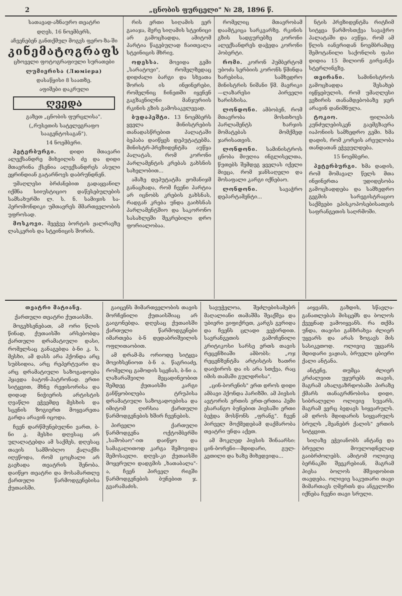2 „ცნობის ფურცელი" № 28, 1896 წ.
სათავად-აზნაურო თეატრი
დღეს, 16 ნოემბერს,
აჩვენებენ განთქმულ მოგვს ფერო-ზა-ში
კინემატოგრაფს
ცხოველი ფოტოგრაფიული სურათები
ლუმიერისა (Люмiера)
დასაწყისი 8 საათზე.
აფიშები დაკრული
ღვედა
გაზეთ „ცნობის ფურცლისა".
(„რუსეთის სატელეგრაფო სააგენტოსაგან").
14 ნოემბერი.
პეტერბურგი. დიდი მთავარი ალექსანდრე მიხეილის ძე და დიდი მთავრინა ქსენია ალექსანდრეს ასული ეყრინდიან გატარნოვს დაბრუნდნენ.
უმაღლესი ბრძანებით გადაყვანილ იქმნა სიიუსტიციო დაწესებულების სამსახურში ლ. ს. ნ. სამიჯის სა-ჰერომონდიკი უმთავრეს მმართველობის უფროსად.
მოსკოვი. მეეჭვე ბორტის ჟალრავზე ლასკერის და სტეინიცის შორის.
რის ერთი სიღამის ვერ გაიაჯა, მერე სიღამის სტეინიცი არ გამოცხადდა, ამიტომ პარტია წაგებულად ჩაითვალა სტეინიცის მხრივ.
ოდესსა. მოვიდა გემი „სარატოვი", რომელზედაც დიდძალი ბარგი და სხვათა შორის ის ინჟინერები, რომელნიც ჩინეთში იყვნენ გაგზავნილნი მანჯურიის რკინის გზის გამოსაკვლევად.
ბუდაპეშტი. 13 ნოემბერს ყველა მინისტრების თანადასწრებით პალატაში ბეჰაბა დაიწყეს დეპუტატებმა. მინისტრ-პრეზიდენტმა აუწყა პალატას, რომ კორონი პარლამენტის კრებას გახსნის სახელობით...
ამაზე დეპუტატმა ჟომანიჯმ განაცხადა, რომ ჩვენი პარტია არ იცნობს კრების გახსნას, რადგან კრება უნდა გაიხსნას პარლამენტშიო და საკორონო სასახლეში შეკრებილი დრო ფორიალობაა.
რომელიც მთავრობამ დაამტკიცა სარკვარზე. რკინის გზის სადგურებზე კორონი ალექსანდრეს დაჭედა კორონი ჰობერტი.
რომი. კორონ ჰუმბერტომ უბოძა სერბიის კორონს წმინდა ხარებისა, სამხედრო მინისტრის ნიშანი წმ. მავრიკი—ლაზარესი პირველი ხარისხისა.
ლონდონი. ამბობენ, რომ მთავრობა მოსთხოვს პარლამენტს ხარჯის მომატებას მომქმედ ჯარისათვის.
ლონდონი. სამინისტროს ცნობა მიუღია ინგლისელთა, წუთებს შემდეგ ყველას იქელი მიეცა, რომ ჯანსაღელი და მოსაფალი კარგი იქნებაო.
ლონდონი. სავაჭრო დეპარტამენტი...
ნტის პრეზიდენტმა რიტჩიმ სიტყვა წარმოსთქვა სავაჭრო პალატაში და აუწყა, რომ ამ წლის იანვრიდან ნოემბრამდე შემოტანილი საქონლის ფასი დიდია 15 მილიონ გირვანქა სტერლინგზე.
თეირანი. სამინისტროს გამოცხადდა შესახებ იყწყებულის, რომ უმაღლესი ვეზირის თანამდებობაზე ჯერ არავინ დანიშნულა.
ტოკიო. ფილიპის კუნძულებისკენ გაემგზავრა იაპონიის სამხედრო გემი. ხმა დადის, რომ კორეის არეულობა თანდათან ეჭვეულდება.
15 ნოემბერი.
პეტერბურგი. ხმა დადის, რომ მომავალ წელს მთა ინჟინერთა უდიდესობა გამოცხადდება და სამხედრო გეგმის სარეგისტრაციო საქმეები ეპისკოპოსებისათვის საფრანგეთის საღრმოში.
თეატრი მატიანე.
ქართული თეატრი ქუთაისში.
მოგეხსენებათ, ამ ორი წლის წინად, ქუთაისში არსებობდა ქართული დრამატიული დასი, რომელსაც განაგებდა ბ-ნი კ. ს. მესხი, ამ დასს არა ჰქონდა არც სუბსიდია, არც რეპერტუარი და არც დრამატიული საზოგადოება ჰყავდა ბატონ-პატრონად. ერთი სიტყვით, მხნე რეჟისორისა და დიდად ნიჭიერის არტისტის ღვაწლი ეჭვემდე მესხის და სცენის ზოგიერთ მოყვარეთა გარდა არავინ იცოდა.
ჩვენ დარწმუნებულნი ვართ, ბ-ნი კ. მესხი დღესაც არ ულალატებდა ამ საქმეს, დღესაც თავის სამშობლო ქალაქში იღვწოდა, რომ ცოცხალი არ გაეხადა თეატრის შენობა. დაიწყო თეატრი და მოსამართლე ქართული წარმოდგენებისა ქუთაისში.
გაიცენს მიმართველობის თავის მორჩენილი ქუთაისშიაც არ გაიგონებდა. დღესაც ქუთაისში ქართული წარმოდგენები იმართება ბ-ნ დედაბრიშვილის ოფლითაობით.
ამ დრამ-მა ორიოდე სიტყვა მოვიხსენიოთ ბ-ნ ა. წაგრიაძე, რომელიც გამოდის სცენას, ბ-ნი ა. ლაზარაშვილი მეცადინეობით შემდეგ ქუთაისში კარგი განწყობილება ტრუპისა დრამატიული საზოგადოებისა და იმიტომ ღირსია ქართული წარმოდგენების ხშირ ჩვენების.
პირველი ქართული წარმოდგენა ოქტომბერში „საშობაო"-ით დაიწყო და სამაგალითოდ კარგა შემოვიდა შემოსავლი. დღეს-კი ქუთაისში მოყვრული დადგმის „ხათაბალა"-ა, ჩვენ პირველ რიგში წარმოდგენების ბუნებით ჯ. გვარამაძის.
სავუჭელოა, შეძლებისამებრ მაღალიანი თამაშმა შეაქშეა და უბიერი ვიფიქრეთ, კარგს გვრიდა და ჩვენს ცლადი ვეჭირდით. სავრანგეთის გამოჩენილი კრიტიკოსი სარსე ერთს თავის რეცენზიაში ამბობს: „ოჯ რეცენზენტმა არტისტის ხათრი დაიჭიროს და ის არა სთქვა, რაც იმის თამაში გულდრისა".
„ცინ-ბორენის" ერთ დროს დიდი ამბავი ჰქონდა პარიზში. ამ პიესის ავტორის ერთის ერთ-ერთია ჰემი ესარანგო ბუნებით პიესაში ერთი ბეჭდა მოსწონს „ფრანგ". ჩვენ პირველ მოქმედებამ დაქმარობა თეატრი უნდა აქეთ.
ამ მოკლედ პიესის შინაარსი: ცინ-ბორენი—მდიდარი, გულ-კეთილი და ხაზე მიხედვიდა...
აიყვანს, გაზდის, სწავლა-განათლებას მისცემს და ბოლოს ქვეყნად ვამოიყვანს. რა თქმა უნდა, თავისი განზრახვა ძლიერ უყვარს და არას ზოგავს მის სასიკეთოდ. ოლივიე უყვარს მდიდარი ვაჟიას, ბრუელი ცბიერი ქალი ანტანა.
ანტენე, თუმცა ძლიერ კრძალვით უყურებს თავის, მაგრამ ახალგაზრდობაში პირაზე ქმარს თანაგრძნობისა დიდი, სიბრალელი ოლივიე სუვარს, მაგრამ ვერც ბედავს სიყვარულს. ამ დროს მდიდარის სიყვარულს ბრულს „მეანებრ ქალის" ერთის სიტყვით.
სიღაზე ეჭვიანობს ანტანე და ბრუელი მოულოდნელად გაიბრძოლებს. ამიტომ ოლივიე ბერნაკში შეეკრებიან, მაგრამ პიესა ბოლოს მშვიდობით თავდება. ოლივიე საკუთარი თავი მიმართავს ღმერთს და ანგელოზი იქნება ჩვენი თავი სრული.